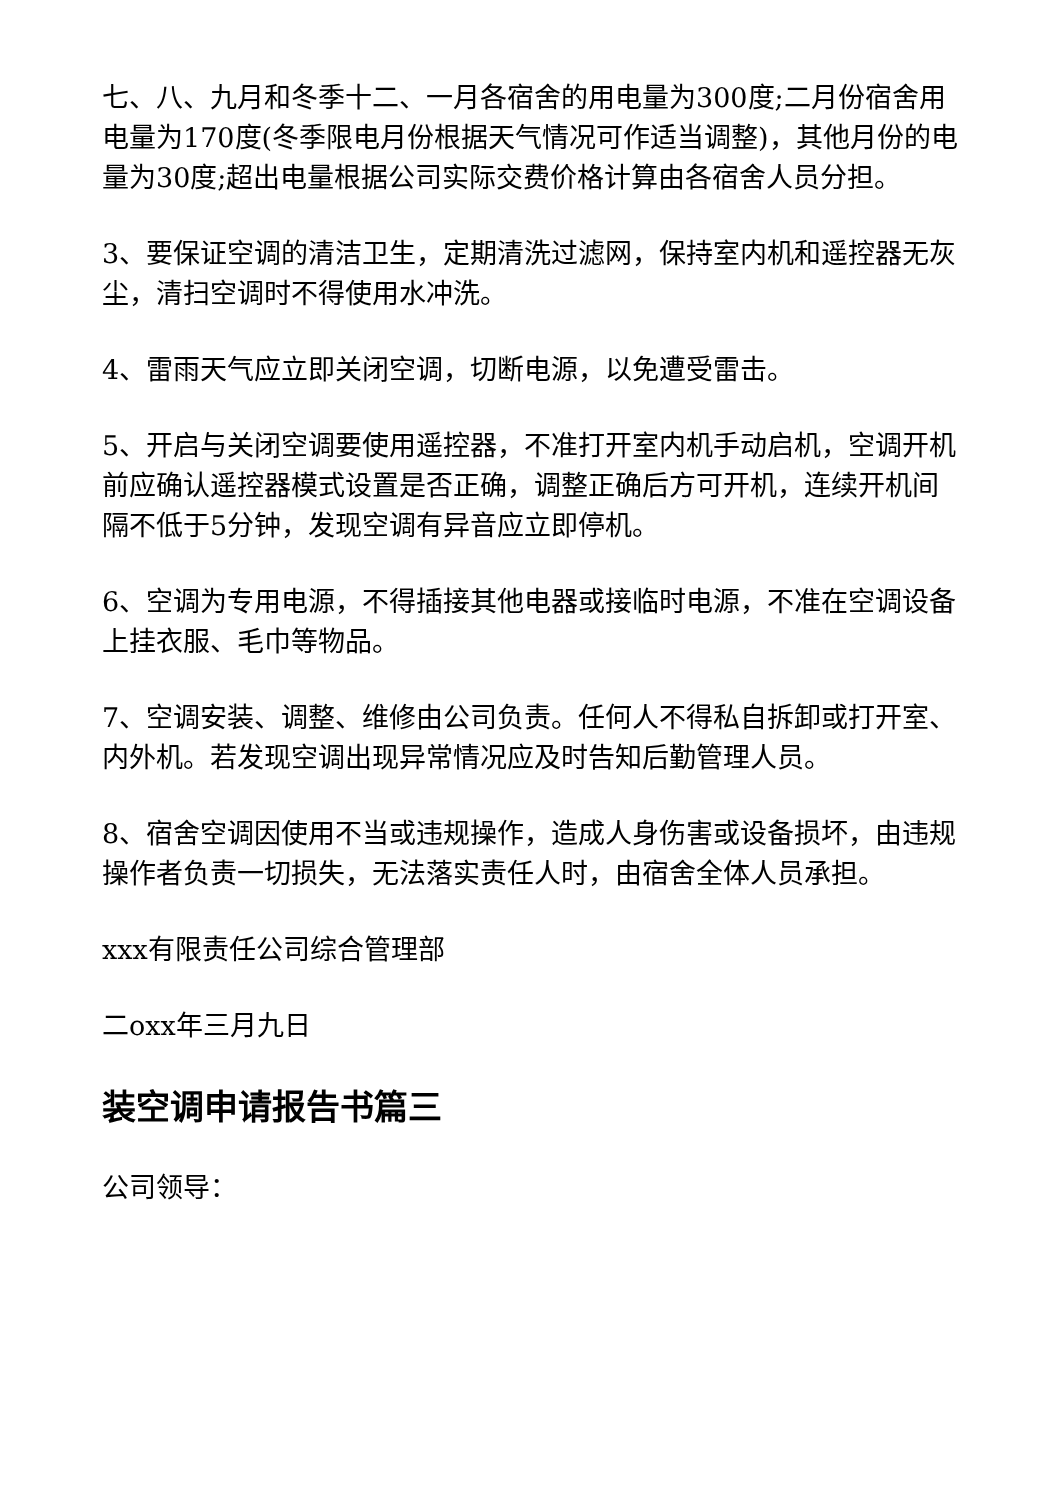七、八、九月和冬季十二、一月各宿舍的用电量为300度;二月份宿舍用电量为170度(冬季限电月份根据天气情况可作适当调整)，其他月份的电量为30度;超出电量根据公司实际交费价格计算由各宿舍人员分担。
3、要保证空调的清洁卫生，定期清洗过滤网，保持室内机和遥控器无灰尘，清扫空调时不得使用水冲洗。
4、雷雨天气应立即关闭空调，切断电源，以免遭受雷击。
5、开启与关闭空调要使用遥控器，不准打开室内机手动启机，空调开机前应确认遥控器模式设置是否正确，调整正确后方可开机，连续开机间隔不低于5分钟，发现空调有异音应立即停机。
6、空调为专用电源，不得插接其他电器或接临时电源，不准在空调设备上挂衣服、毛巾等物品。
7、空调安装、调整、维修由公司负责。任何人不得私自拆卸或打开室、内外机。若发现空调出现异常情况应及时告知后勤管理人员。
8、宿舍空调因使用不当或违规操作，造成人身伤害或设备损坏，由违规操作者负责一切损失，无法落实责任人时，由宿舍全体人员承担。
xxx有限责任公司综合管理部
二oxx年三月九日
装空调申请报告书篇三
公司领导：